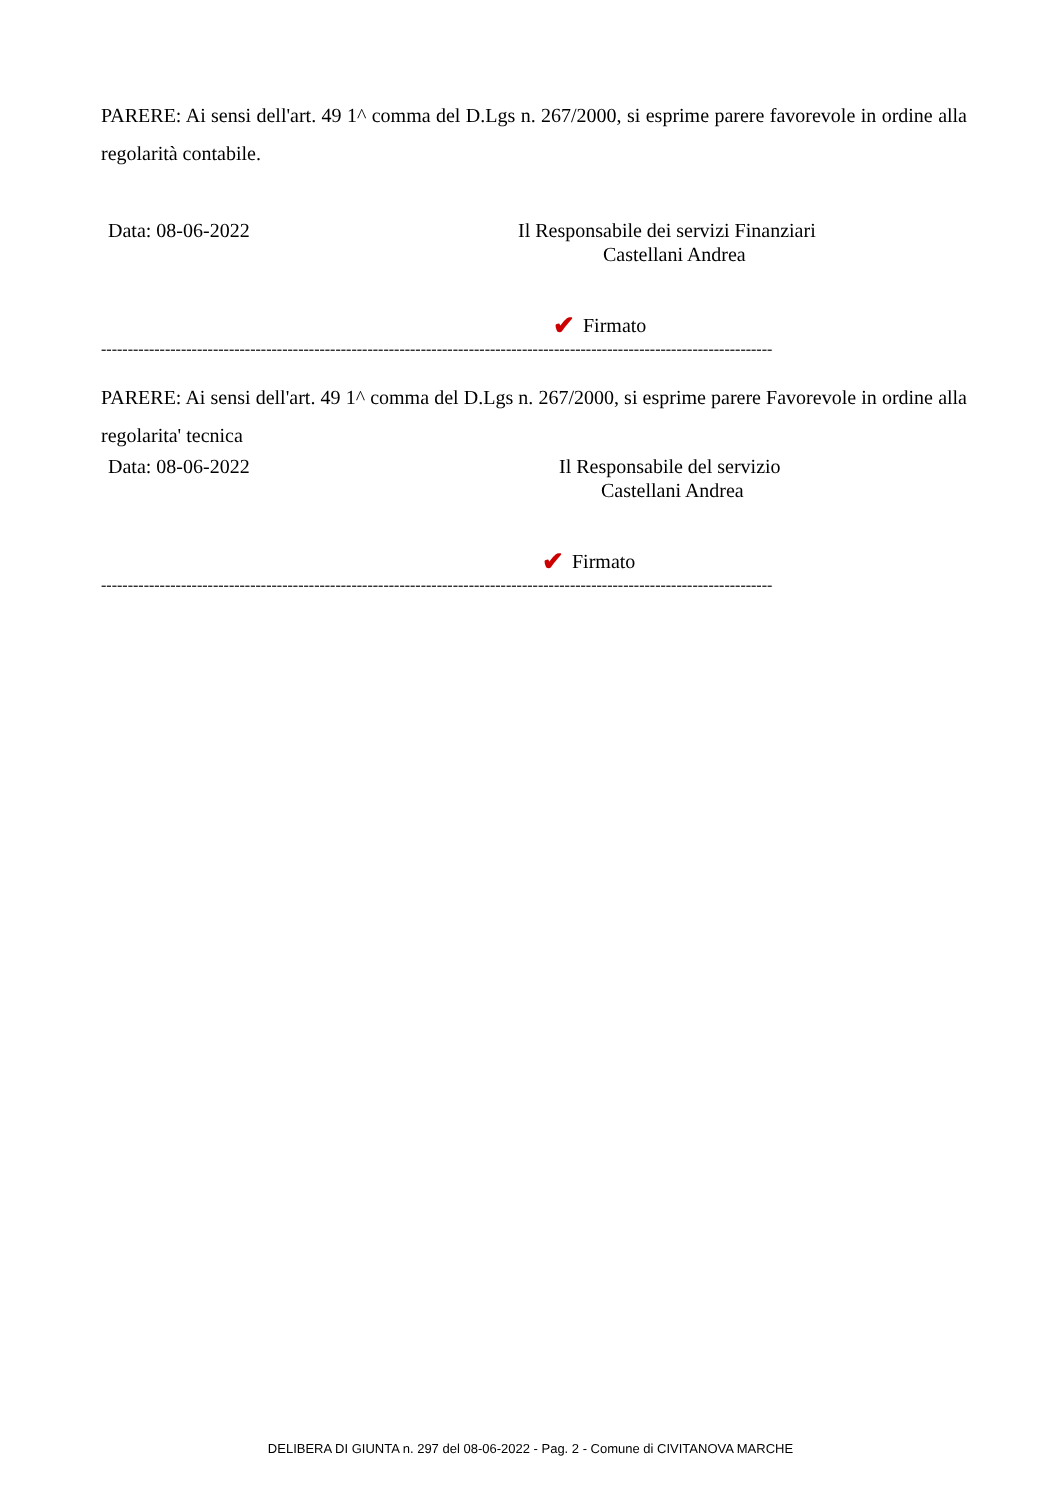PARERE: Ai sensi dell'art. 49 1^ comma del D.Lgs n. 267/2000, si esprime parere favorevole in ordine alla regolarità contabile.
Data: 08-06-2022
Il Responsabile dei servizi Finanziari
Castellani Andrea
✔ Firmato
------------------------------------------------------------------------------------------------------------------------------
PARERE: Ai sensi dell'art. 49 1^ comma del D.Lgs n. 267/2000, si esprime parere Favorevole in ordine alla regolarita' tecnica
Data: 08-06-2022
Il Responsabile del servizio
Castellani Andrea
✔ Firmato
------------------------------------------------------------------------------------------------------------------------------
DELIBERA DI GIUNTA n. 297 del 08-06-2022 - Pag. 2 - Comune di CIVITANOVA MARCHE